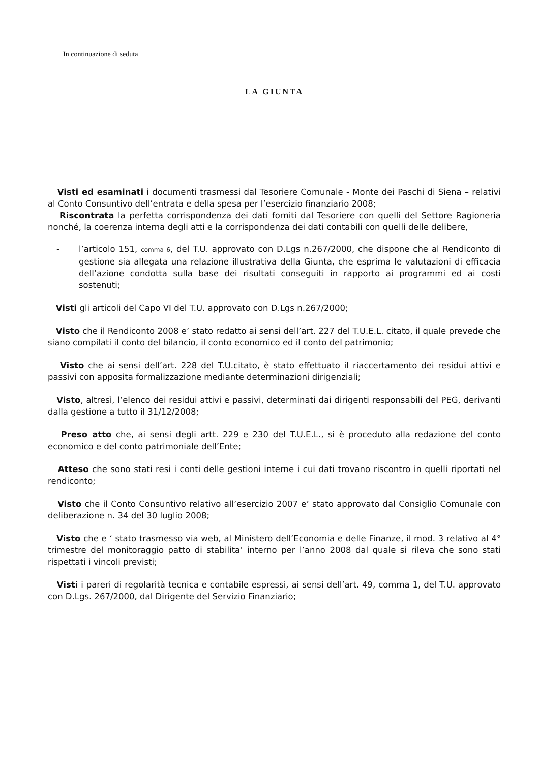In continuazione di seduta
LA GIUNTA
Visti ed esaminati i documenti trasmessi dal Tesoriere Comunale - Monte dei Paschi di Siena – relativi al Conto Consuntivo dell’entrata e della spesa per l’esercizio finanziario 2008;
Riscontrata la perfetta corrispondenza dei dati forniti dal Tesoriere con quelli del Settore Ragioneria nonché, la coerenza interna degli atti e la corrispondenza dei dati contabili con quelli delle delibere,
- l’articolo 151, comma 6, del T.U. approvato con D.Lgs n.267/2000, che dispone che al Rendiconto di gestione sia allegata una relazione illustrativa della Giunta, che esprima le valutazioni di efficacia dell’azione condotta sulla base dei risultati conseguiti in rapporto ai programmi ed ai costi sostenuti;
Visti gli articoli del Capo VI del T.U. approvato con D.Lgs n.267/2000;
Visto che il Rendiconto 2008 e’ stato redatto ai sensi dell’art. 227 del T.U.E.L. citato, il quale prevede che siano compilati il conto del bilancio, il conto economico ed il conto del patrimonio;
Visto che ai sensi dell’art. 228 del T.U.citato, è stato effettuato il riaccertamento dei residui attivi e passivi con apposita formalizzazione mediante determinazioni dirigenziali;
Visto, altresì, l’elenco dei residui attivi e passivi, determinati dai dirigenti responsabili del PEG, derivanti dalla gestione a tutto il 31/12/2008;
Preso atto che, ai sensi degli artt. 229 e 230 del T.U.E.L., si è proceduto alla redazione del conto economico e del conto patrimoniale dell’Ente;
Atteso che sono stati resi i conti delle gestioni interne i cui dati trovano riscontro in quelli riportati nel rendiconto;
Visto che il Conto Consuntivo relativo all’esercizio 2007 e’ stato approvato dal Consiglio Comunale con deliberazione n. 34 del 30 luglio 2008;
Visto che e ‘ stato trasmesso via web, al Ministero dell’Economia e delle Finanze, il mod. 3 relativo al 4° trimestre del monitoraggio patto di stabilita’ interno per l’anno 2008 dal quale si rileva che sono stati rispettati i vincoli previsti;
Visti i pareri di regolarità tecnica e contabile espressi, ai sensi dell’art. 49, comma 1, del T.U. approvato con D.Lgs. 267/2000, dal Dirigente del Servizio Finanziario;